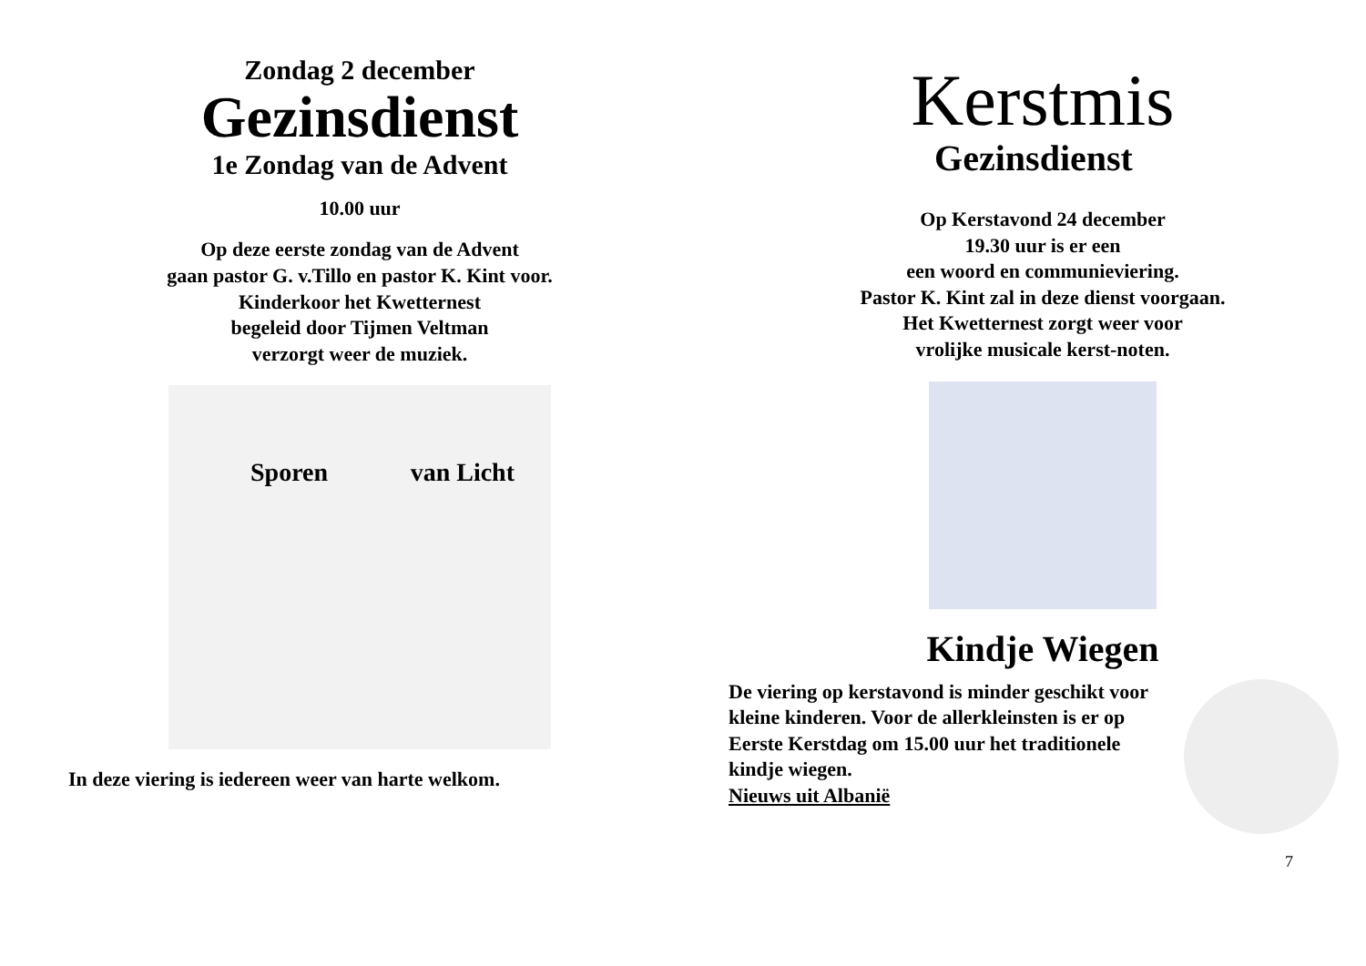Zondag 2 december
Gezinsdienst
1e Zondag van de Advent
10.00 uur
Op deze eerste zondag van de Advent
gaan pastor G. v.Tillo en pastor K. Kint voor.
Kinderkoor het Kwetternest
begeleid door Tijmen Veltman
verzorgt weer de muziek.
Sporen van Licht
In deze viering is iedereen weer van harte welkom.
Kerstmis
Gezinsdienst
Op Kerstavond 24 december
19.30 uur is er een
een woord en communieviering.
Pastor K. Kint zal in deze dienst voorgaan.
Het Kwetternest zorgt weer voor
vrolijke musicale kerst-noten.
Kindje Wiegen
De viering op kerstavond is minder geschikt voor kleine kinderen. Voor de allerkleinsten is er op Eerste Kerstdag om 15.00 uur het traditionele kindje wiegen.
Nieuws uit Albanië
7